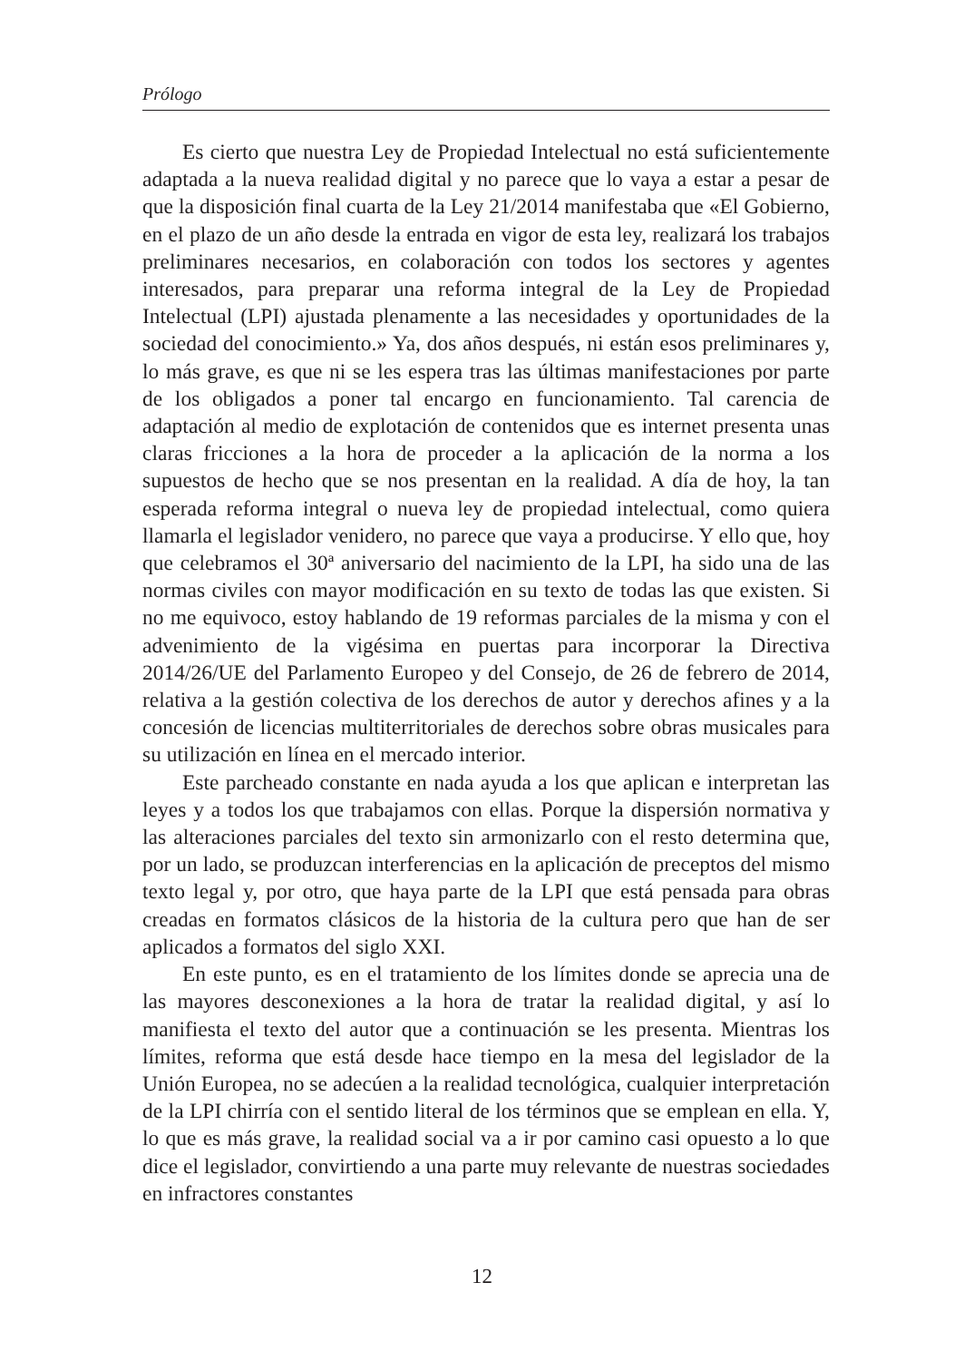Prólogo
Es cierto que nuestra Ley de Propiedad Intelectual no está suficiente­mente adaptada a la nueva realidad digital y no parece que lo vaya a estar a pesar de que la disposición final cuarta de la Ley 21/2014 manifestaba que «El Gobierno, en el plazo de un año desde la entrada en vigor de esta ley, realizará los trabajos preliminares necesarios, en colaboración con todos los sectores y agentes interesados, para preparar una reforma integral de la Ley de Propiedad Intelectual (LPI) ajustada plenamente a las necesidades y oportunidades de la sociedad del conocimiento.» Ya, dos años después, ni están esos preliminares y, lo más grave, es que ni se les espera tras las últimas manifestaciones por parte de los obligados a poner tal encargo en funcionamiento. Tal carencia de adaptación al medio de explotación de contenidos que es internet presenta unas claras fricciones a la hora de proceder a la aplicación de la norma a los supuestos de hecho que se nos presentan en la realidad. A día de hoy, la tan esperada reforma integral o nueva ley de propiedad intelectual, como quiera llamarla el legislador venidero, no parece que vaya a producirse. Y ello que, hoy que celebramos el 30ª aniversario del nacimiento de la LPI, ha sido una de las normas civiles con mayor modificación en su texto de todas las que existen. Si no me equivoco, estoy hablando de 19 reformas parciales de la misma y con el advenimiento de la vigésima en puertas para incorporar la Directiva 2014/26/UE del Parlamento Europeo y del Consejo, de 26 de febrero de 2014, relativa a la gestión colectiva de los derechos de autor y derechos afines y a la concesión de licencias multiterritoriales de derechos sobre obras musicales para su utilización en línea en el mercado interior.
Este parcheado constante en nada ayuda a los que aplican e interpre­tan las leyes y a todos los que trabajamos con ellas. Porque la dispersión normativa y las alteraciones parciales del texto sin armonizarlo con el resto determina que, por un lado, se produzcan interferencias en la aplicación de preceptos del mismo texto legal y, por otro, que haya parte de la LPI que está pensada para obras creadas en formatos clásicos de la historia de la cultura pero que han de ser aplicados a formatos del siglo XXI.
En este punto, es en el tratamiento de los límites donde se aprecia una de las mayores desconexiones a la hora de tratar la realidad digital, y así lo manifiesta el texto del autor que a continuación se les presenta. Mientras los límites, reforma que está desde hace tiempo en la mesa del legislador de la Unión Europea, no se adecúen a la realidad tecnológica, cualquier interpretación de la LPI chirría con el sentido literal de los tér­minos que se emplean en ella. Y, lo que es más grave, la realidad social va a ir por camino casi opuesto a lo que dice el legislador, convirtiendo a una parte muy relevante de nuestras sociedades en infractores constantes
12